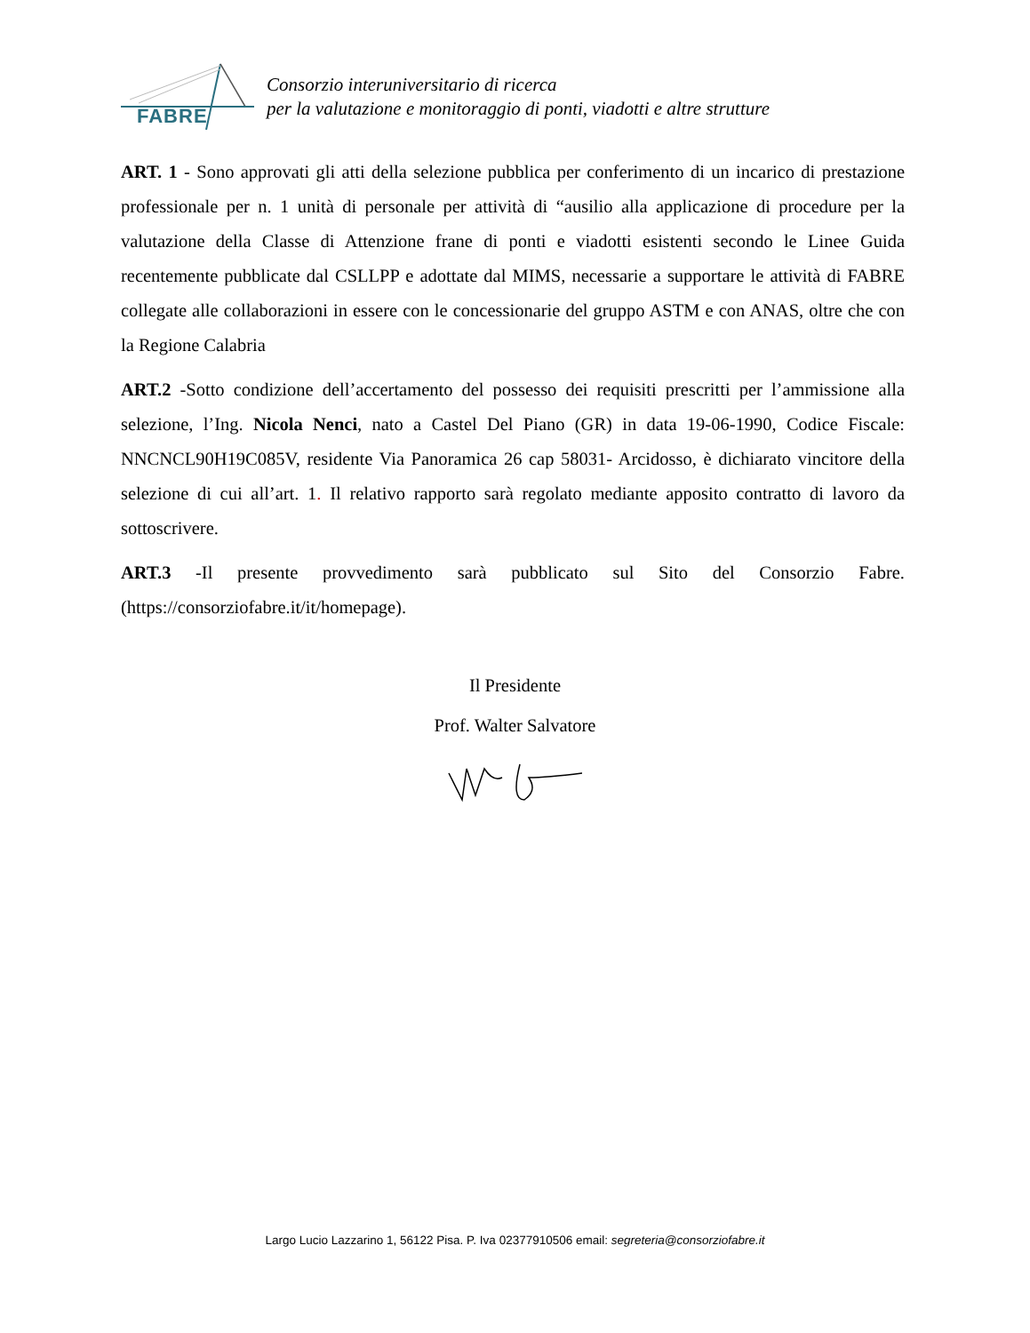FABRE
Consorzio interuniversitario di ricerca
per la valutazione e monitoraggio di ponti, viadotti e altre strutture
ART. 1 - Sono approvati gli atti della selezione pubblica per conferimento di un incarico di prestazione professionale per n. 1 unità di personale per attività di “ausilio alla applicazione di procedure per la valutazione della Classe di Attenzione frane di ponti e viadotti esistenti secondo le Linee Guida recentemente pubblicate dal CSLLPP e adottate dal MIMS, necessarie a supportare le attività di FABRE collegate alle collaborazioni in essere con le concessionarie del gruppo ASTM e con ANAS, oltre che con la Regione Calabria
ART.2 -Sotto condizione dell’accertamento del possesso dei requisiti prescritti per l’ammissione alla selezione, l’Ing. Nicola Nenci, nato a Castel Del Piano (GR) in data 19-06-1990, Codice Fiscale: NNCNCL90H19C085V, residente Via Panoramica 26 cap 58031- Arcidosso, è dichiarato vincitore della selezione di cui all’art. 1. Il relativo rapporto sarà regolato mediante apposito contratto di lavoro da sottoscrivere.
ART.3 -Il presente provvedimento sarà pubblicato sul Sito del Consorzio Fabre. (https://consorziofabre.it/it/homepage).
Il Presidente
Prof. Walter Salvatore
Largo Lucio Lazzarino 1, 56122 Pisa. P. Iva 02377910506 email: segreteria@consorziofabre.it